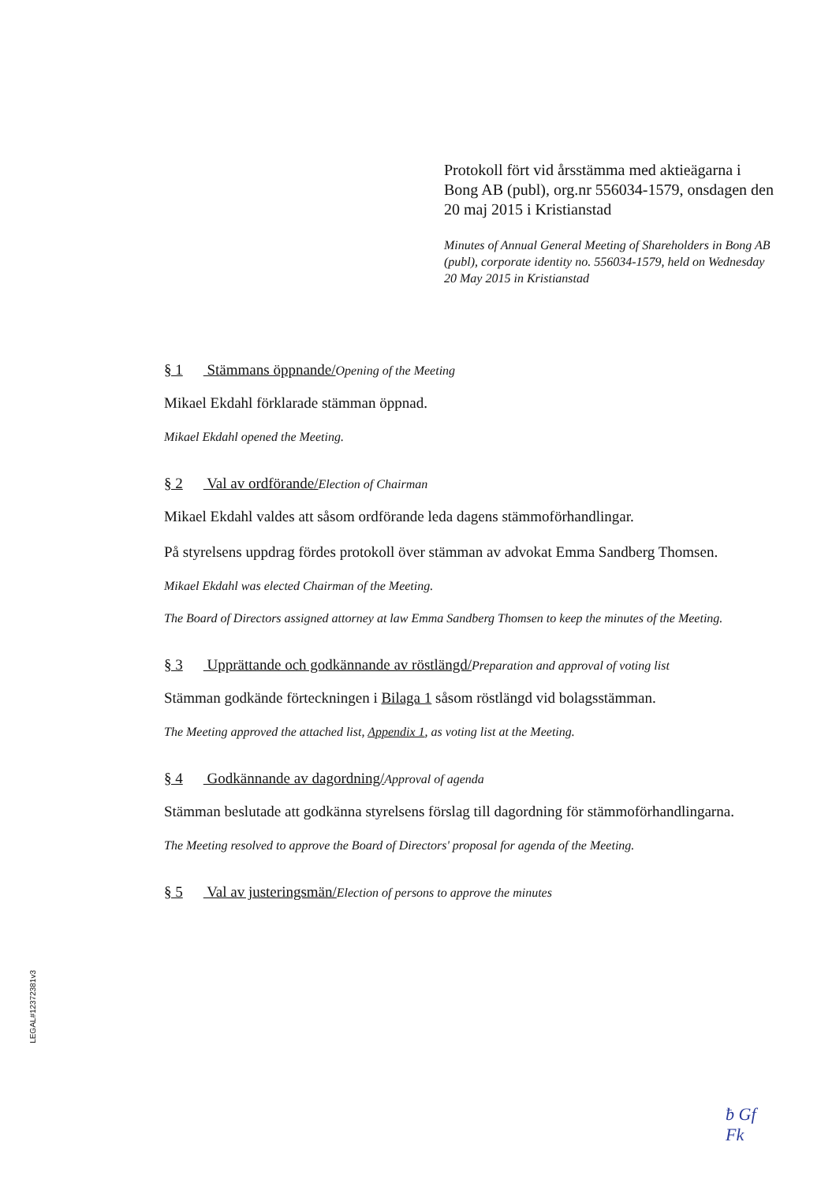Protokoll fört vid årsstämma med aktieägarna i Bong AB (publ), org.nr 556034-1579, onsdagen den 20 maj 2015 i Kristianstad
Minutes of Annual General Meeting of Shareholders in Bong AB (publ), corporate identity no. 556034-1579, held on Wednesday 20 May 2015 in Kristianstad
§ 1 Stämmans öppnande/Opening of the Meeting
Mikael Ekdahl förklarade stämman öppnad.
Mikael Ekdahl opened the Meeting.
§ 2 Val av ordförande/Election of Chairman
Mikael Ekdahl valdes att såsom ordförande leda dagens stämmoförhandlingar.
På styrelsens uppdrag fördes protokoll över stämman av advokat Emma Sandberg Thomsen.
Mikael Ekdahl was elected Chairman of the Meeting.
The Board of Directors assigned attorney at law Emma Sandberg Thomsen to keep the minutes of the Meeting.
§ 3 Upprättande och godkännande av röstlängd/Preparation and approval of voting list
Stämman godkände förteckningen i Bilaga 1 såsom röstlängd vid bolagsstämman.
The Meeting approved the attached list, Appendix 1, as voting list at the Meeting.
§ 4 Godkännande av dagordning/Approval of agenda
Stämman beslutade att godkänna styrelsens förslag till dagordning för stämmoförhandlingarna.
The Meeting resolved to approve the Board of Directors' proposal for agenda of the Meeting.
§ 5 Val av justeringsmän/Election of persons to approve the minutes
LEGAL#12372381v3
ƀ Gf
Fk